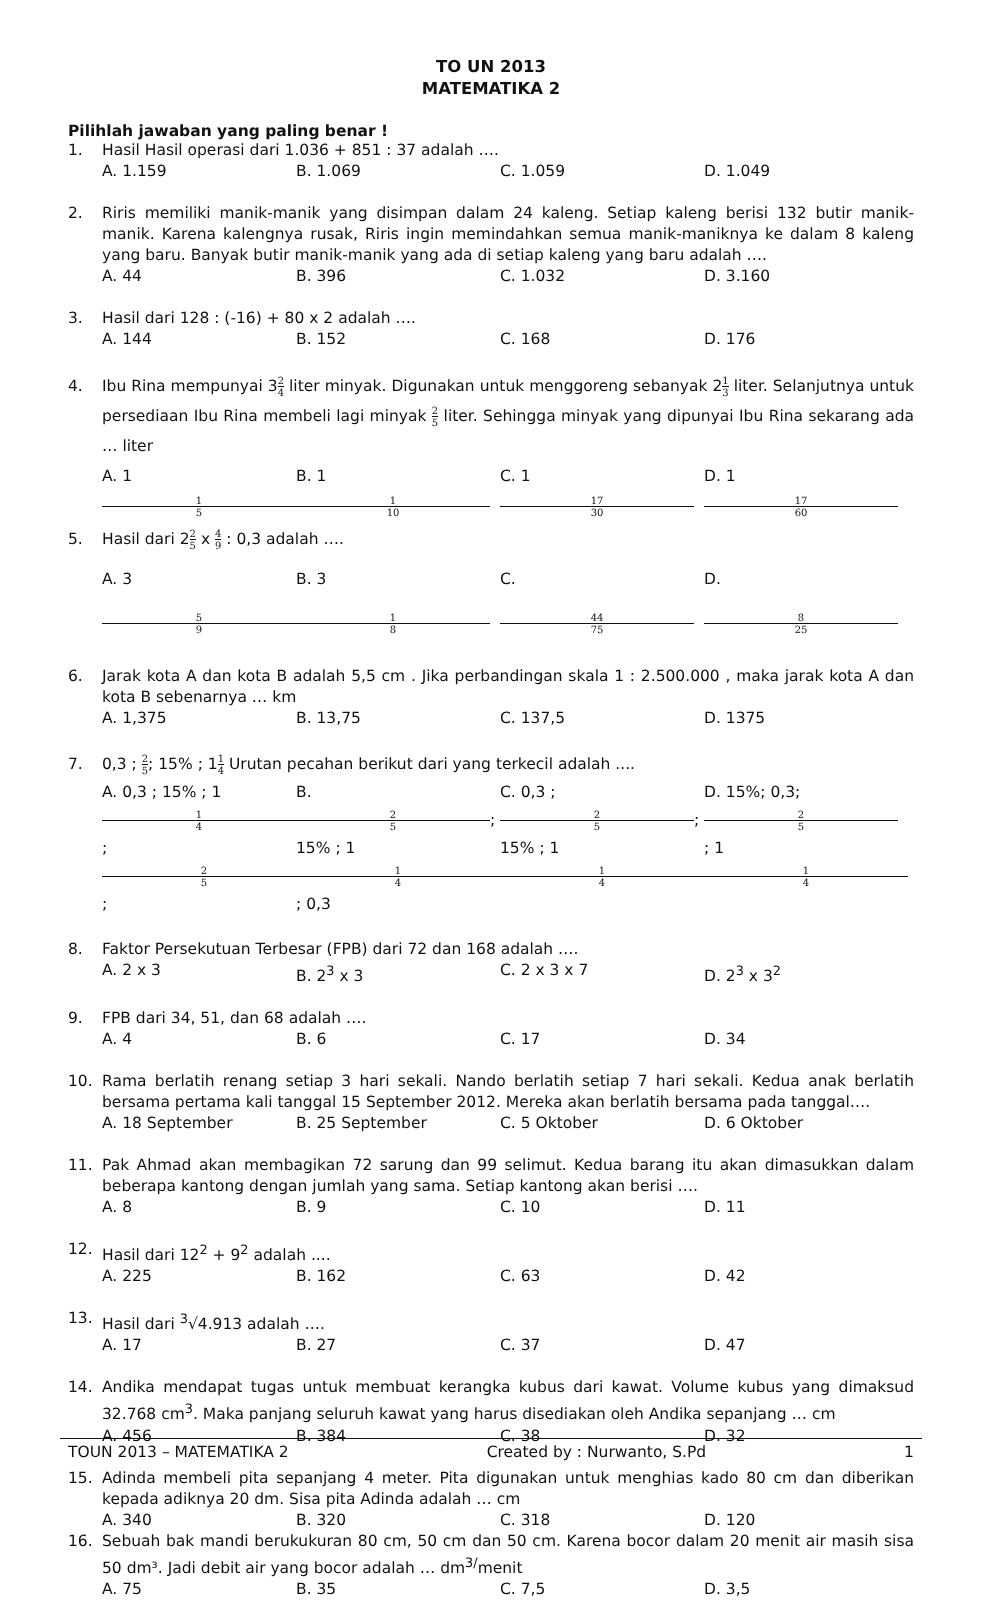TO UN 2013
MATEMATIKA 2
Pilihlah jawaban yang paling benar !
1. Hasil Hasil operasi dari 1.036 + 851 : 37 adalah ….
A. 1.159 B. 1.069 C. 1.059 D. 1.049
2. Riris memiliki manik-manik yang disimpan dalam 24 kaleng. Setiap kaleng berisi 132 butir manik-manik. Karena kalengnya rusak, Riris ingin memindahkan semua manik-maniknya ke dalam 8 kaleng yang baru. Banyak butir manik-manik yang ada di setiap kaleng yang baru adalah ….
A. 44 B. 396 C. 1.032 D. 3.160
3. Hasil dari 128 : (-16) + 80 x 2 adalah ….
A. 144 B. 152 C. 168 D. 176
4. Ibu Rina mempunyai 32 4 liter minyak. Digunakan untuk menggoreng sebanyak 21 3 liter. Selanjutnya untuk persediaan Ibu Rina membeli lagi minyak 2 5 liter. Sehingga minyak yang dipunyai Ibu Rina sekarang ada … liter
A. 1 1 5 B. 1 1 10 C. 1 17 30 D. 1 17 60
5. Hasil dari 22 5 x 4 9 : 0,3 adalah ….
A. 3 5 9 B. 3 1 8 C. 44 75 D. 8 25
6. Jarak kota A dan kota B adalah 5,5 cm . Jika perbandingan skala 1 : 2.500.000 , maka jarak kota A dan kota B sebenarnya … km
A. 1,375 B. 13,75 C. 137,5 D. 1375
7. 0,3 ; 2 5; 15% ; 11 4 Urutan pecahan berikut dari yang terkecil adalah ....
A. 0,3 ; 15% ; 1 1 4; 2 5; B. 2 5; 15% ; 1 1 4; 0,3 C. 0,3 ; 2 5; 15% ; 1 1 4 D. 15%; 0,3; 2 5; 1 1 4
8. Faktor Persekutuan Terbesar (FPB) dari 72 dan 168 adalah ….
A. 2 x 3 B. 2<sup>3</sup> x 3 C. 2 x 3 x 7 D. 2<sup>3</sup> x 3<sup>2</sup>
9. FPB dari 34, 51, dan 68 adalah ….
A. 4 B. 6 C. 17 D. 34
10. Rama berlatih renang setiap 3 hari sekali. Nando berlatih setiap 7 hari sekali. Kedua anak berlatih bersama pertama kali tanggal 15 September 2012. Mereka akan berlatih bersama pada tanggal….
A. 18 September B. 25 September C. 5 Oktober D. 6 Oktober
11. Pak Ahmad akan membagikan 72 sarung dan 99 selimut. Kedua barang itu akan dimasukkan dalam beberapa kantong dengan jumlah yang sama. Setiap kantong akan berisi ….
A. 8 B. 9 C. 10 D. 11
12. Hasil dari 12<sup>2</sup> + 9<sup>2</sup> adalah ....
A. 225 B. 162 C. 63 D. 42
13. Hasil dari <sup>3</sup>√4.913 adalah ….
A. 17 B. 27 C. 37 D. 47
14. Andika mendapat tugas untuk membuat kerangka kubus dari kawat. Volume kubus yang dimaksud 32.768 cm<sup>3</sup>. Maka panjang seluruh kawat yang harus disediakan oleh Andika sepanjang … cm
A. 456 B. 384 C. 38 D. 32
15. Adinda membeli pita sepanjang 4 meter. Pita digunakan untuk menghias kado 80 cm dan diberikan kepada adiknya 20 dm. Sisa pita Adinda adalah … cm
A. 340 B. 320 C. 318 D. 120
16. Sebuah bak mandi berukukuran 80 cm, 50 cm dan 50 cm. Karena bocor dalam 20 menit air masih sisa 50 dm³. Jadi debit air yang bocor adalah … dm<sup>3/</sup>menit
A. 75 B. 35 C. 7,5 D. 3,5
TOUN 2013 – MATEMATIKA 2 Created by : Nurwanto, S.Pd 1